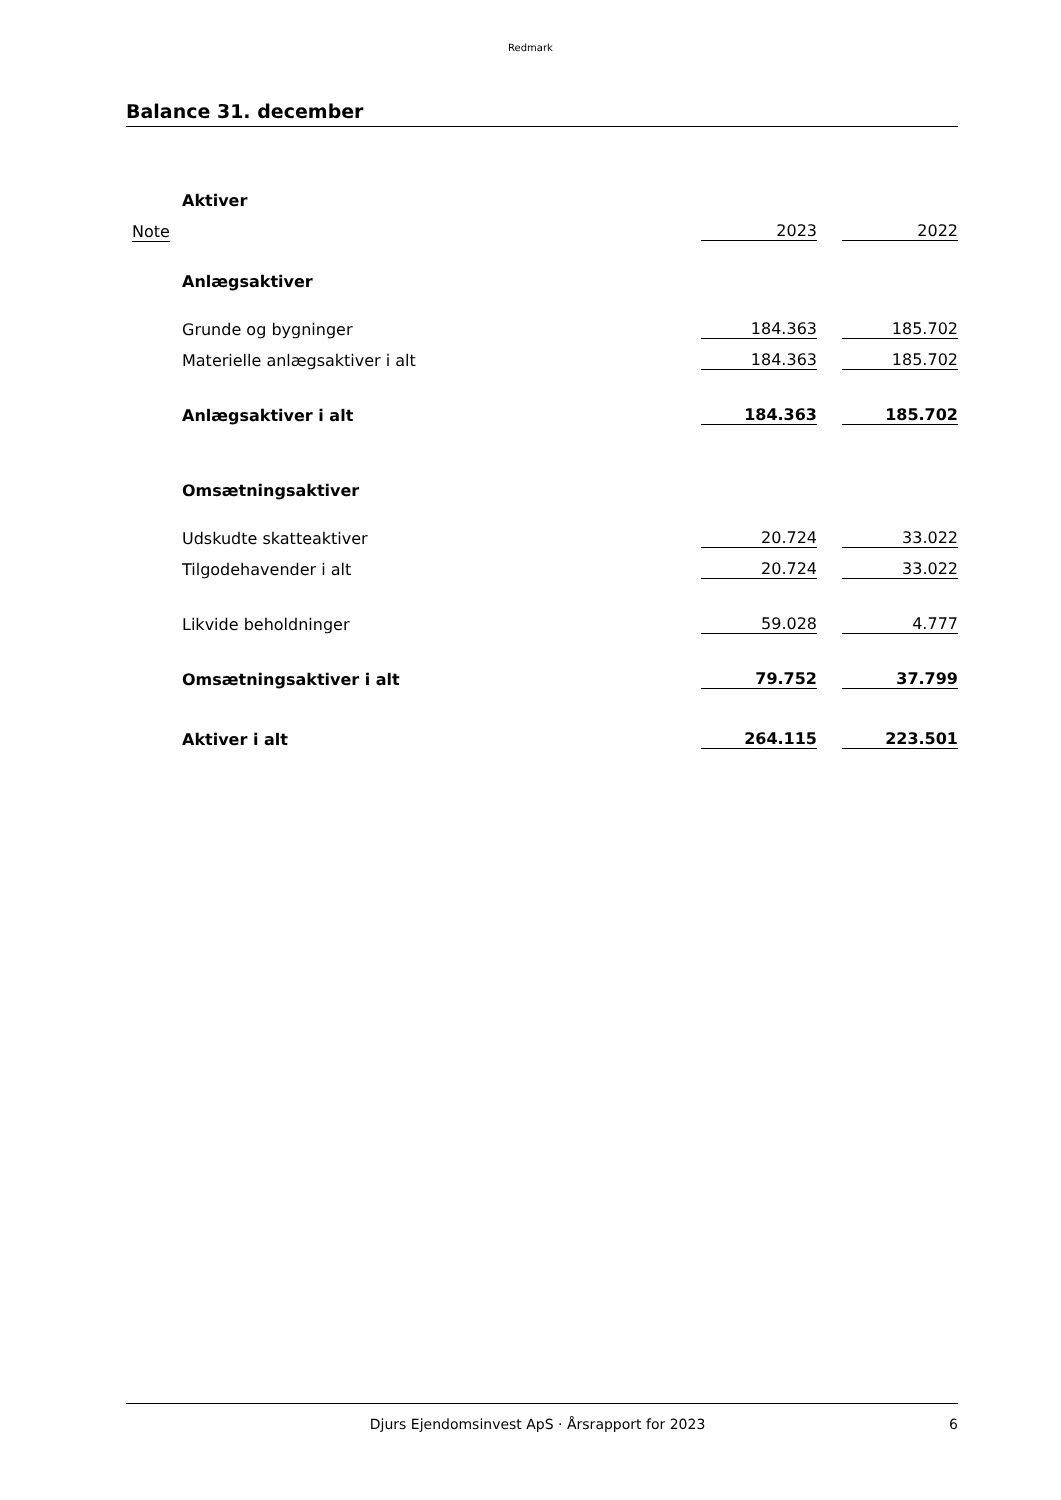Redmark
Balance 31. december
| | Aktiver | | | |
| Note | | 2023 | | 2022 |
| | Anlægsaktiver | | | |
| | Grunde og bygninger | 184.363 | | 185.702 |
| | Materielle anlægsaktiver i alt | 184.363 | | 185.702 |
| | Anlægsaktiver i alt | 184.363 | | 185.702 |
| | Omsætningsaktiver | | | |
| | Udskudte skatteaktiver | 20.724 | | 33.022 |
| | Tilgodehavender i alt | 20.724 | | 33.022 |
| | Likvide beholdninger | 59.028 | | 4.777 |
| | Omsætningsaktiver i alt | 79.752 | | 37.799 |
| | Aktiver i alt | 264.115 | | 223.501 |
Djurs Ejendomsinvest ApS · Årsrapport for 2023 6